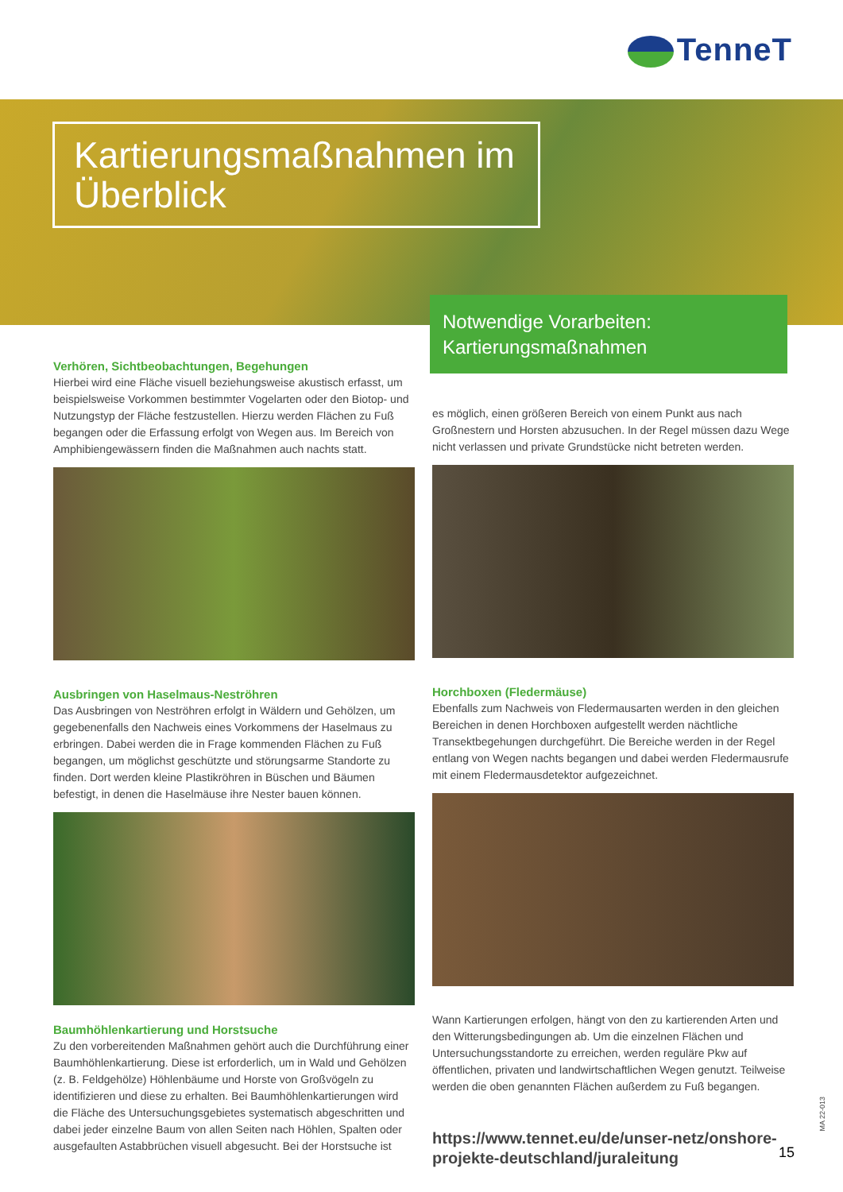TenneT
Kartierungsmaßnahmen im Überblick
Notwendige Vorarbeiten: Kartierungsmaßnahmen
Verhören, Sichtbeobachtungen, Begehungen
Hierbei wird eine Fläche visuell beziehungsweise akustisch erfasst, um beispielsweise Vorkommen bestimmter Vogelarten oder den Biotop- und Nutzungstyp der Fläche festzustellen. Hierzu werden Flächen zu Fuß begangen oder die Erfassung erfolgt von Wegen aus. Im Bereich von Amphibiengewässern finden die Maßnahmen auch nachts statt.
Ausbringen von Haselmaus-Neströhren
Das Ausbringen von Neströhren erfolgt in Wäldern und Gehölzen, um gegebenenfalls den Nachweis eines Vorkommens der Haselmaus zu erbringen. Dabei werden die in Frage kommenden Flächen zu Fuß begangen, um möglichst geschützte und störungsarme Standorte zu finden. Dort werden kleine Plastikröhren in Büschen und Bäumen befestigt, in denen die Haselmäuse ihre Nester bauen können.
Baumhöhlenkartierung und Horstsuche
Zu den vorbereitenden Maßnahmen gehört auch die Durchführung einer Baumhöhlenkartierung. Diese ist erforderlich, um in Wald und Gehölzen (z. B. Feldgehölze) Höhlenbäume und Horste von Großvögeln zu identifizieren und diese zu erhalten. Bei Baumhöhlenkartierungen wird die Fläche des Untersuchungsgebietes systematisch abgeschritten und dabei jeder einzelne Baum von allen Seiten nach Höhlen, Spalten oder ausgefaulten Astabbrüchen visuell abgesucht. Bei der Horstsuche ist
es möglich, einen größeren Bereich von einem Punkt aus nach Großnestern und Horsten abzusuchen. In der Regel müssen dazu Wege nicht verlassen und private Grundstücke nicht betreten werden.
Horchboxen (Fledermäuse)
Ebenfalls zum Nachweis von Fledermausarten werden in den gleichen Bereichen in denen Horchboxen aufgestellt werden nächtliche Transektbegehungen durchgeführt. Die Bereiche werden in der Regel entlang von Wegen nachts begangen und dabei werden Fledermausrufe mit einem Fledermausdetektor aufgezeichnet.
Wann Kartierungen erfolgen, hängt von den zu kartierenden Arten und den Witterungsbedingungen ab. Um die einzelnen Flächen und Untersuchungsstandorte zu erreichen, werden reguläre Pkw auf öffentlichen, privaten und landwirtschaftlichen Wegen genutzt. Teilweise werden die oben genannten Flächen außerdem zu Fuß begangen.
https://www.tennet.eu/de/unser-netz/onshore-projekte-deutschland/juraleitung
15
MA 22-013